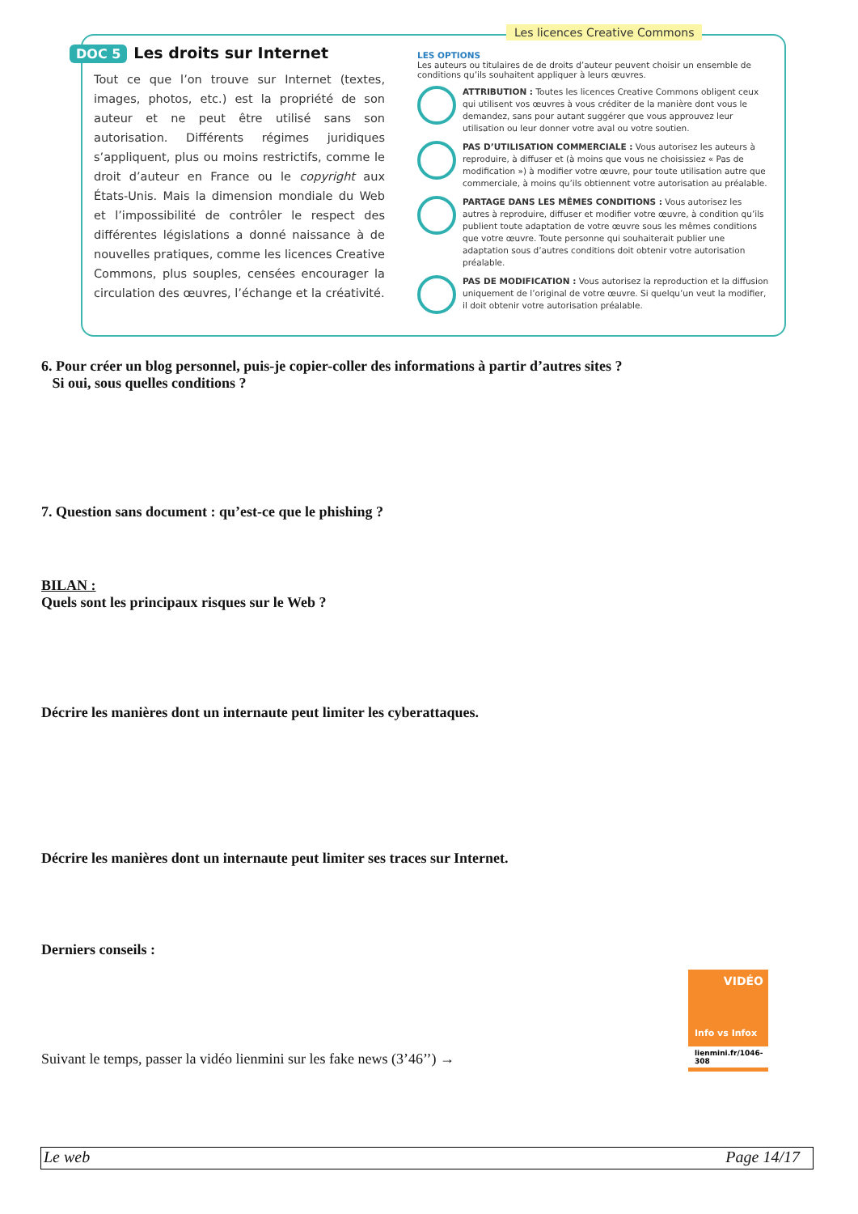DOC 5 Les droits sur Internet
Tout ce que l’on trouve sur Internet (textes, images, photos, etc.) est la propriété de son auteur et ne peut être utilisé sans son autorisation. Différents régimes juridiques s’appliquent, plus ou moins restrictifs, comme le droit d’auteur en France ou le copyright aux États-Unis. Mais la dimension mondiale du Web et l’impossibilité de contrôler le respect des différentes législations a donné naissance à de nouvelles pratiques, comme les licences Creative Commons, plus souples, censées encourager la circulation des œuvres, l’échange et la créativité.
Les licences Creative Commons
LES OPTIONS
Les auteurs ou titulaires de de droits d’auteur peuvent choisir un ensemble de conditions qu’ils souhaitent appliquer à leurs œuvres.
ATTRIBUTION : Toutes les licences Creative Commons obligent ceux qui utilisent vos œuvres à vous créditer de la manière dont vous le demandez, sans pour autant suggérer que vous approuvez leur utilisation ou leur donner votre aval ou votre soutien.
PAS D’UTILISATION COMMERCIALE : Vous autorisez les auteurs à reproduire, à diffuser et (à moins que vous ne choisissiez « Pas de modification ») à modifier votre œuvre, pour toute utilisation autre que commerciale, à moins qu’ils obtiennent votre autorisation au préalable.
PARTAGE DANS LES MÊMES CONDITIONS : Vous autorisez les autres à reproduire, diffuser et modifier votre œuvre, à condition qu’ils publient toute adaptation de votre œuvre sous les mêmes conditions que votre œuvre. Toute personne qui souhaiterait publier une adaptation sous d’autres conditions doit obtenir votre autorisation préalable.
PAS DE MODIFICATION : Vous autorisez la reproduction et la diffusion uniquement de l’original de votre œuvre. Si quelqu’un veut la modifier, il doit obtenir votre autorisation préalable.
6. Pour créer un blog personnel, puis-je copier-coller des informations à partir d’autres sites ?
Si oui, sous quelles conditions ?
7. Question sans document : qu’est-ce que le phishing ?
BILAN :
Quels sont les principaux risques sur le Web ?
Décrire les manières dont un internaute peut limiter les cyberattaques.
Décrire les manières dont un internaute peut limiter ses traces sur Internet.
Derniers conseils :
Suivant le temps, passer la vidéo lienmini sur les fake news (3’46’’) →
VIDÉO
Info vs Infox
lienmini.fr/1046-308
Le web Page 14/17